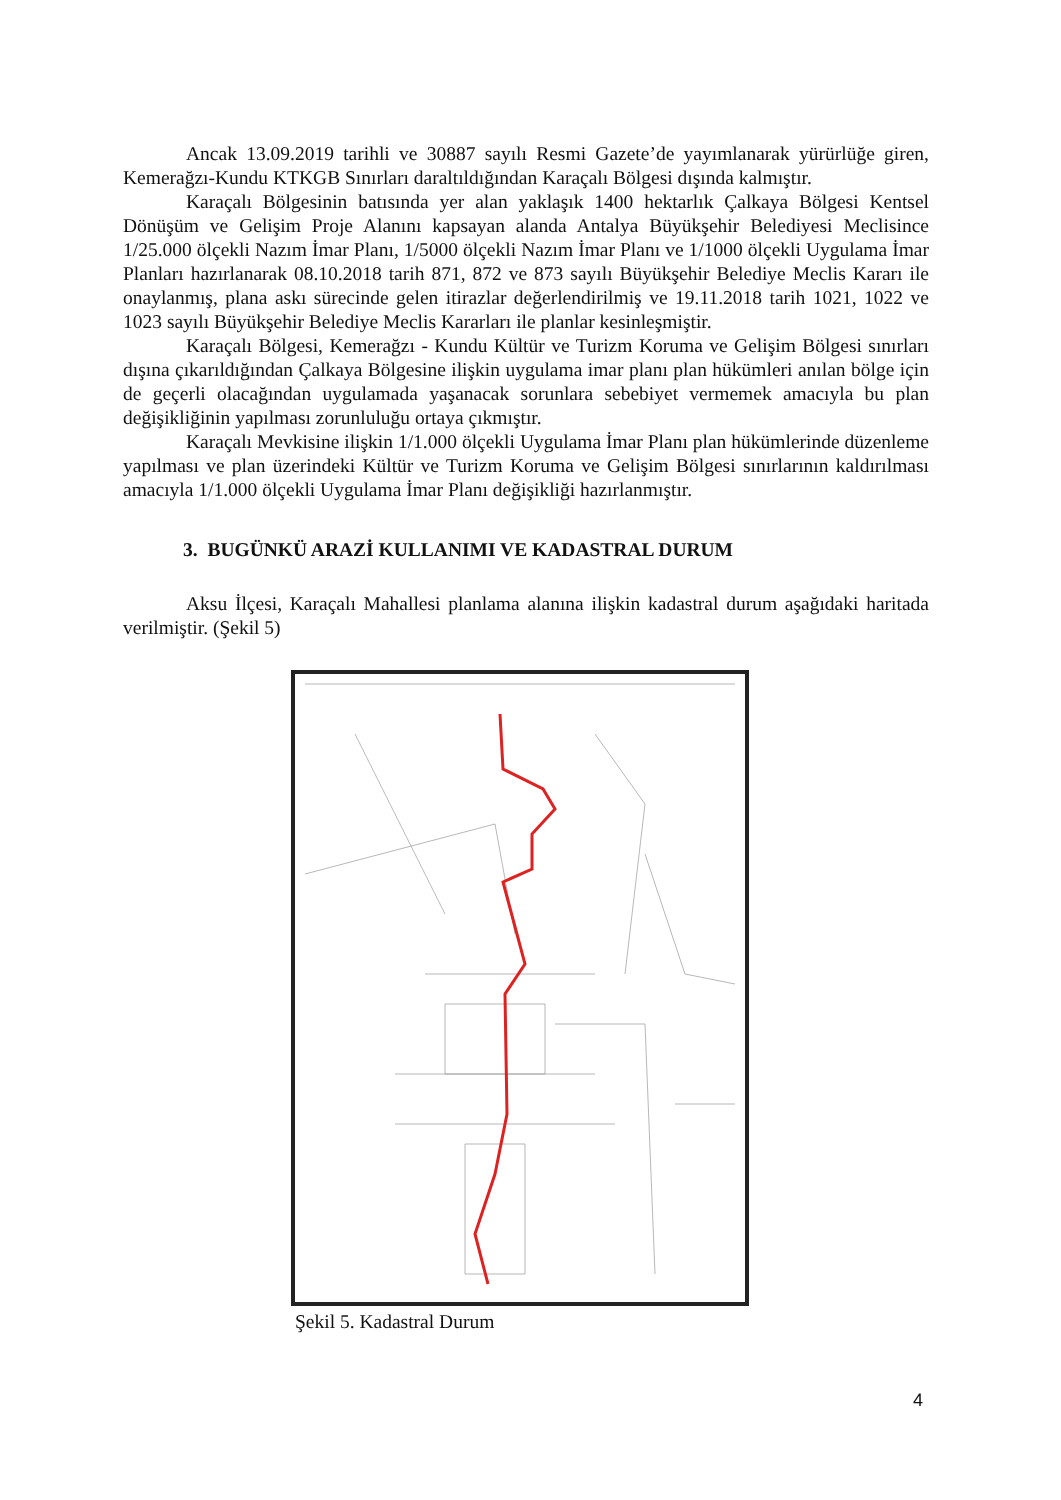Ancak 13.09.2019 tarihli ve 30887 sayılı Resmi Gazete’de yayımlanarak yürürlüğe giren, Kemerağzı-Kundu KTKGB Sınırları daraltıldığından Karaçalı Bölgesi dışında kalmıştır.
Karaçalı Bölgesinin batısında yer alan yaklaşık 1400 hektarlık Çalkaya Bölgesi Kentsel Dönüşüm ve Gelişim Proje Alanını kapsayan alanda Antalya Büyükşehir Belediyesi Meclisince 1/25.000 ölçekli Nazım İmar Planı, 1/5000 ölçekli Nazım İmar Planı ve 1/1000 ölçekli Uygulama İmar Planları hazırlanarak 08.10.2018 tarih 871, 872 ve 873 sayılı Büyükşehir Belediye Meclis Kararı ile onaylanmış, plana askı sürecinde gelen itirazlar değerlendirilmiş ve 19.11.2018 tarih 1021, 1022 ve 1023 sayılı Büyükşehir Belediye Meclis Kararları ile planlar kesinleşmiştir.
Karaçalı Bölgesi, Kemerağzı - Kundu Kültür ve Turizm Koruma ve Gelişim Bölgesi sınırları dışına çıkarıldığından Çalkaya Bölgesine ilişkin uygulama imar planı plan hükümleri anılan bölge için de geçerli olacağından uygulamada yaşanacak sorunlara sebebiyet vermemek amacıyla bu plan değişikliğinin yapılması zorunluluğu ortaya çıkmıştır.
Karaçalı Mevkisine ilişkin 1/1.000 ölçekli Uygulama İmar Planı plan hükümlerinde düzenleme yapılması ve plan üzerindeki Kültür ve Turizm Koruma ve Gelişim Bölgesi sınırlarının kaldırılması amacıyla 1/1.000 ölçekli Uygulama İmar Planı değişikliği hazırlanmıştır.
3. BUGÜNKÜ ARAZİ KULLANIMI VE KADASTRAL DURUM
Aksu İlçesi, Karaçalı Mahallesi planlama alanına ilişkin kadastral durum aşağıdaki haritada verilmiştir. (Şekil 5)
Şekil 5. Kadastral Durum
4